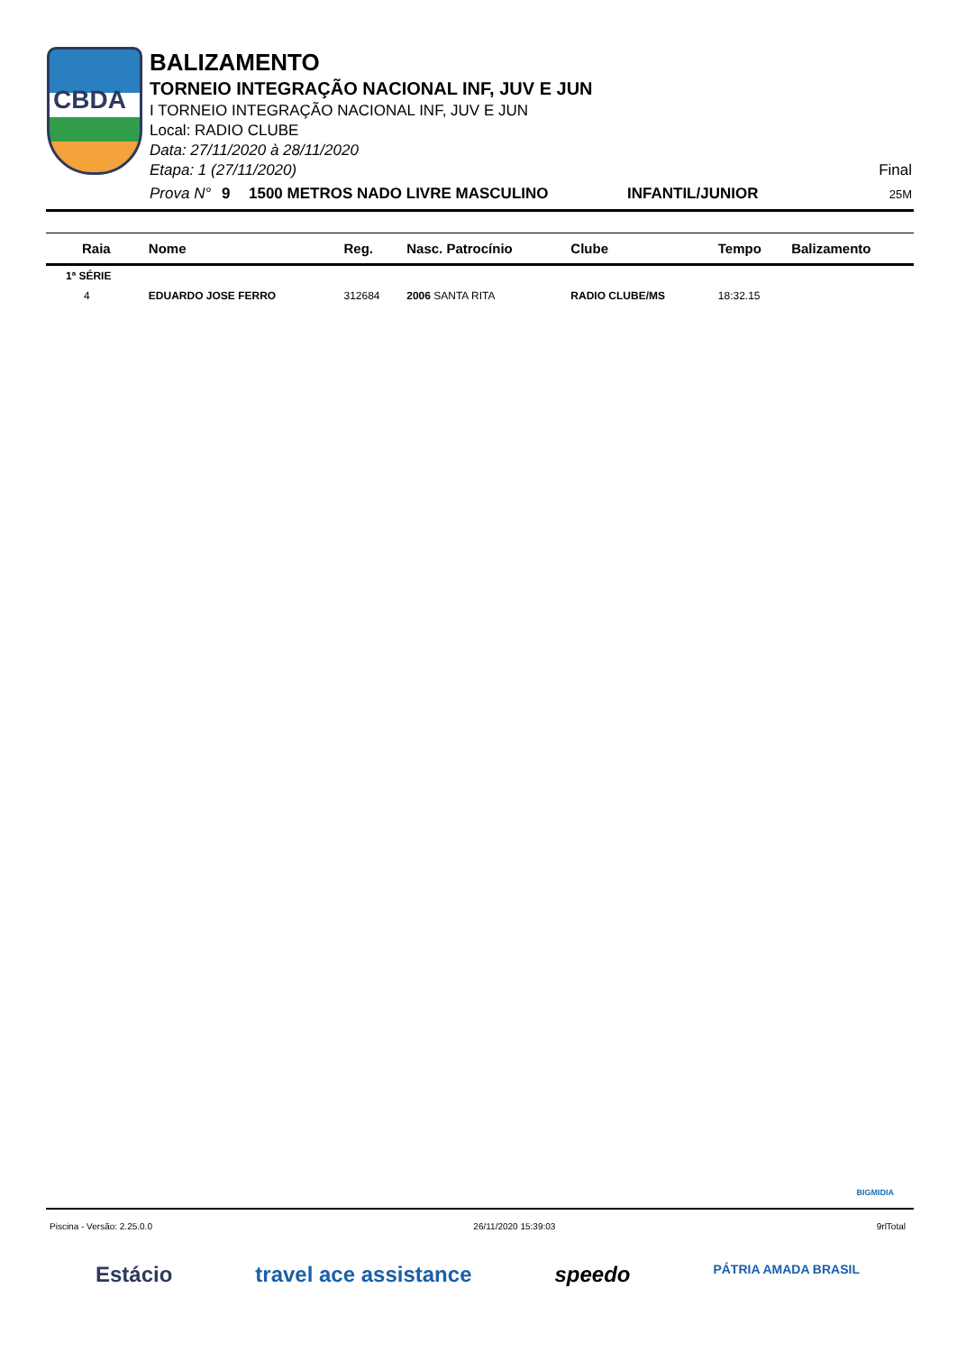CBDA
BALIZAMENTO
TORNEIO INTEGRAÇÃO NACIONAL INF, JUV E JUN
I TORNEIO INTEGRAÇÃO NACIONAL INF, JUV E JUN
Local: RADIO CLUBE
Data: 27/11/2020 à 28/11/2020
Etapa: 1 (27/11/2020) Final
Prova N° 9 1500 METROS NADO LIVRE MASCULINO INFANTIL/JUNIOR 25M
| Raia | Nome | Reg. | Nasc. Patrocínio | Clube | Tempo | Balizamento |
| --- | --- | --- | --- | --- | --- | --- |
| 1ª SÉRIE | | | | | | |
| 4 | EDUARDO JOSE FERRO | 312684 | 2006 SANTA RITA | RADIO CLUBE/MS | 18:32.15 | |
BIGMIDIA
Piscina - Versão: 2.25.0.0 26/11/2020 15:39:03 9rlTotal
Estácio travel ace assistance speedo PÁTRIA AMADA BRASIL